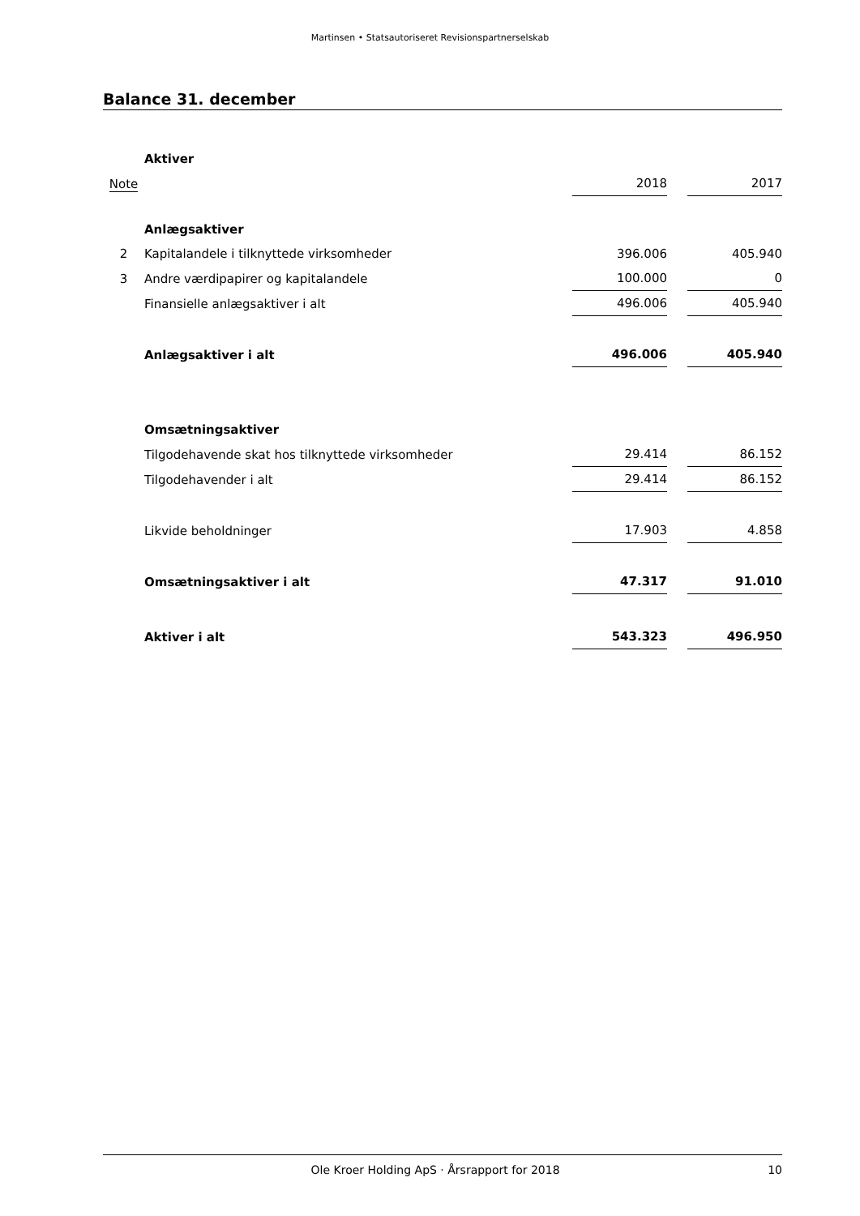Martinsen • Statsautoriseret Revisionspartnerselskab
Balance 31. december
| | Aktiver | | | |
| Note | | 2018 | | 2017 |
| | Anlægsaktiver | | | |
| 2 | Kapitalandele i tilknyttede virksomheder | 396.006 | | 405.940 |
| 3 | Andre værdipapirer og kapitalandele | 100.000 | | 0 |
| | Finansielle anlægsaktiver i alt | 496.006 | | 405.940 |
| | Anlægsaktiver i alt | 496.006 | | 405.940 |
| | Omsætningsaktiver | | | |
| | Tilgodehavende skat hos tilknyttede virksomheder | 29.414 | | 86.152 |
| | Tilgodehavender i alt | 29.414 | | 86.152 |
| | Likvide beholdninger | 17.903 | | 4.858 |
| | Omsætningsaktiver i alt | 47.317 | | 91.010 |
| | Aktiver i alt | 543.323 | | 496.950 |
Ole Kroer Holding ApS · Årsrapport for 2018 10